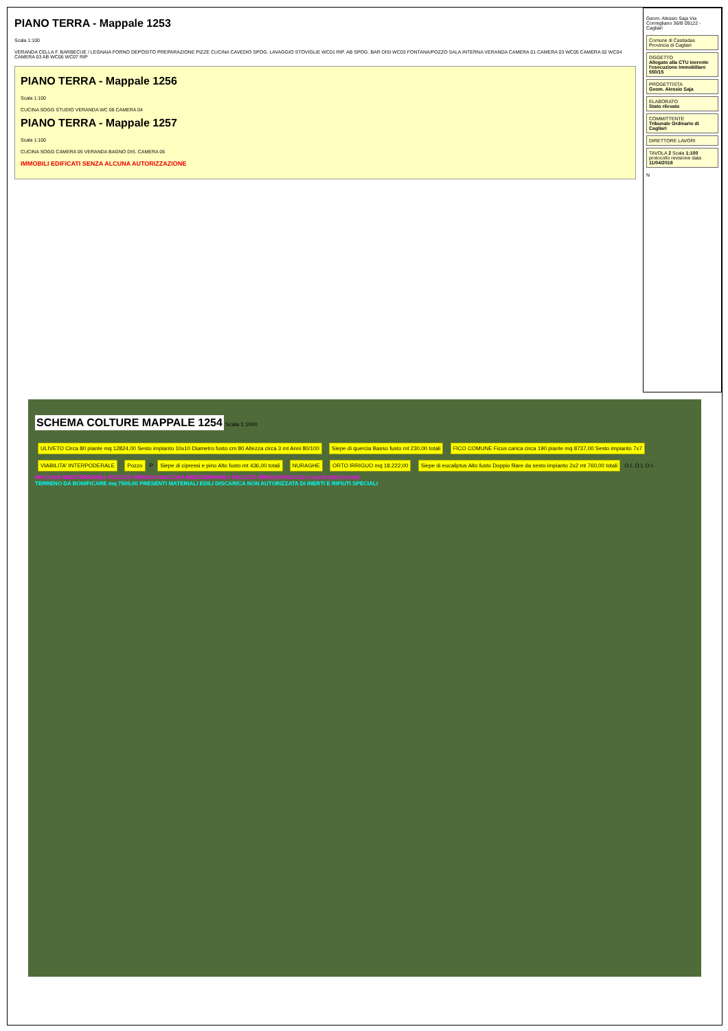PIANO TERRA - Mappale 1253
Scala 1:100
VERANDA CELLA F. BARBECUE / LEGNAIA FORNO DEPOSITO PREPARAZIONE PIZZE CUCINA CAVEDIO SPOG. LAVAGGIO STOVIGLIE WC01 RIP. AB SPOG. BAR DISI WC03 FONTANA/POZZO SALA INTERNA VERANDA CAMERA 01 CAMERA 03 WC05 CAMERA 02 WC04 CAMERA 03 AB WC06 WC07 RIP
PIANO TERRA - Mappale 1256
Scala 1:100
CUCINA SOGG STUDIO VERANDA WC 08 CAMERA 04
PIANO TERRA - Mappale 1257
Scala 1:100
CUCINA SOGG CAMERA 05 VERANDA BAGNO DIS. CAMERA 06
IMMOBILI EDIFICATI SENZA ALCUNA AUTORIZZAZIONE
Geom. Alessio Saja Via Cormigliano 36/B 09122 - Cagliari
Comune di Castiadas
Provincia di Cagliari
OGGETTO
Allegato alla CTU inerente l'esecuzione immobiliare 550/15
PROGETTISTA
Geom. Alessio Saja
ELABORATO
Stato rilevato
COMMITTENTE
Tribunale Ordinario di Cagliari
DIRETTORE LAVORI
TAVOLA 2 Scala 1:100 protocollo revisione data 11/04/2018
N
SCHEMA COLTURE MAPPALE 1254
Scala 1:1000
ULIVETO Circa 80 piante mq 12824,00 Sesto impianto 10x10 Diametro fusto cm 80 Altezza circa 3 mt Anni 80/100 Siepe di quercia Basso fusto mt 230,00 totali FICO COMUNE Ficus carica circa 190 piante mq 8737,00 Sesto impianto 7x7 VIABILITA' INTERPODERALE Pozzo P Siepe di cipressi e pino Alto fusto mt 436,00 totali NURAGHE ORTO IRRIGUO mq 18.222,00 Siepe di eucaliptus Alto fusto Doppio filare da sesto impianto 2x2 mt 760,00 totali O.I. O.I. O.I.
MACCHIA MEDITERRANEA INCOLTO IRRIGUO MACCHIA MEDITERRANEA INCOLTO IRRIGUO/PASCOLO mq 50.000,00 totali
TERRENO DA BONIFICARE mq 7500,00 PRESENTI MATERIALI EDILI DISCARICA NON AUTORIZZATA DI INERTI E RIFIUTI SPECIALI